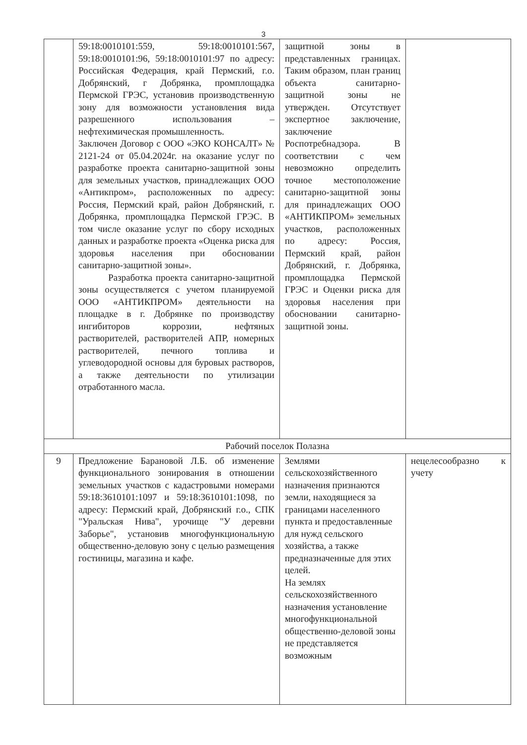3
| | 59:18:0010101:559, 59:18:0010101:567, 59:18:0010101:96, 59:18:0010101:97 по адресу: Российская Федерация, край Пермский, г.о. Добрянский, г Добрянка, промплощадка Пермской ГРЭС, установив производственную зону для возможности установления вида разрешенного использования – нефтехимическая промышленность. Заключен Договор с ООО «ЭКО КОНСАЛТ» № 2121-24 от 05.04.2024г. на оказание услуг по разработке проекта санитарно-защитной зоны для земельных участков, принадлежащих ООО «Антикпром», расположенных по адресу: Россия, Пермский край, район Добрянский, г. Добрянка, промплощадка Пермской ГРЭС. В том числе оказание услуг по сбору исходных данных и разработке проекта «Оценка риска для здоровья населения при обосновании санитарно-защитной зоны». Разработка проекта санитарно-защитной зоны осуществляется с учетом планируемой ООО «АНТИКПРОМ» деятельности на площадке в г. Добрянке по производству ингибиторов коррозии, нефтяных растворителей, растворителей АПР, номерных растворителей, печного топлива и углеводородной основы для буровых растворов, а также деятельности по утилизации отработанного масла. | защитной зоны в представленных границах. Таким образом, план границ объекта санитарно-защитной зоны не утвержден. Отсутствует экспертное заключение, заключение Роспотребнадзора. В соответствии с чем невозможно определить точное местоположение санитарно-защитной зоны для принадлежащих ООО «АНТИКПРОМ» земельных участков, расположенных по адресу: Россия, Пермский край, район Добрянский, г. Добрянка, промплощадка Пермской ГРЭС и Оценки риска для здоровья населения при обосновании санитарно-защитной зоны. | |
| Рабочий поселок Полазна | | | |
| 9 | Предложение Барановой Л.Б. об изменение функционального зонирования в отношении земельных участков с кадастровыми номерами 59:18:3610101:1097 и 59:18:3610101:1098, по адресу: Пермский край, Добрянский г.о., СПК "Уральская Нива", урочище "У деревни Заборье", установив многофункциональную общественно-деловую зону с целью размещения гостиницы, магазина и кафе. | Землями сельскохозяйственного назначения признаются земли, находящиеся за границами населенного пункта и предоставленные для нужд сельского хозяйства, а также предназначенные для этих целей. На землях сельскохозяйственного назначения установление многофункциональной общественно-деловой зоны не представляется возможным | нецелесообразно к учету |